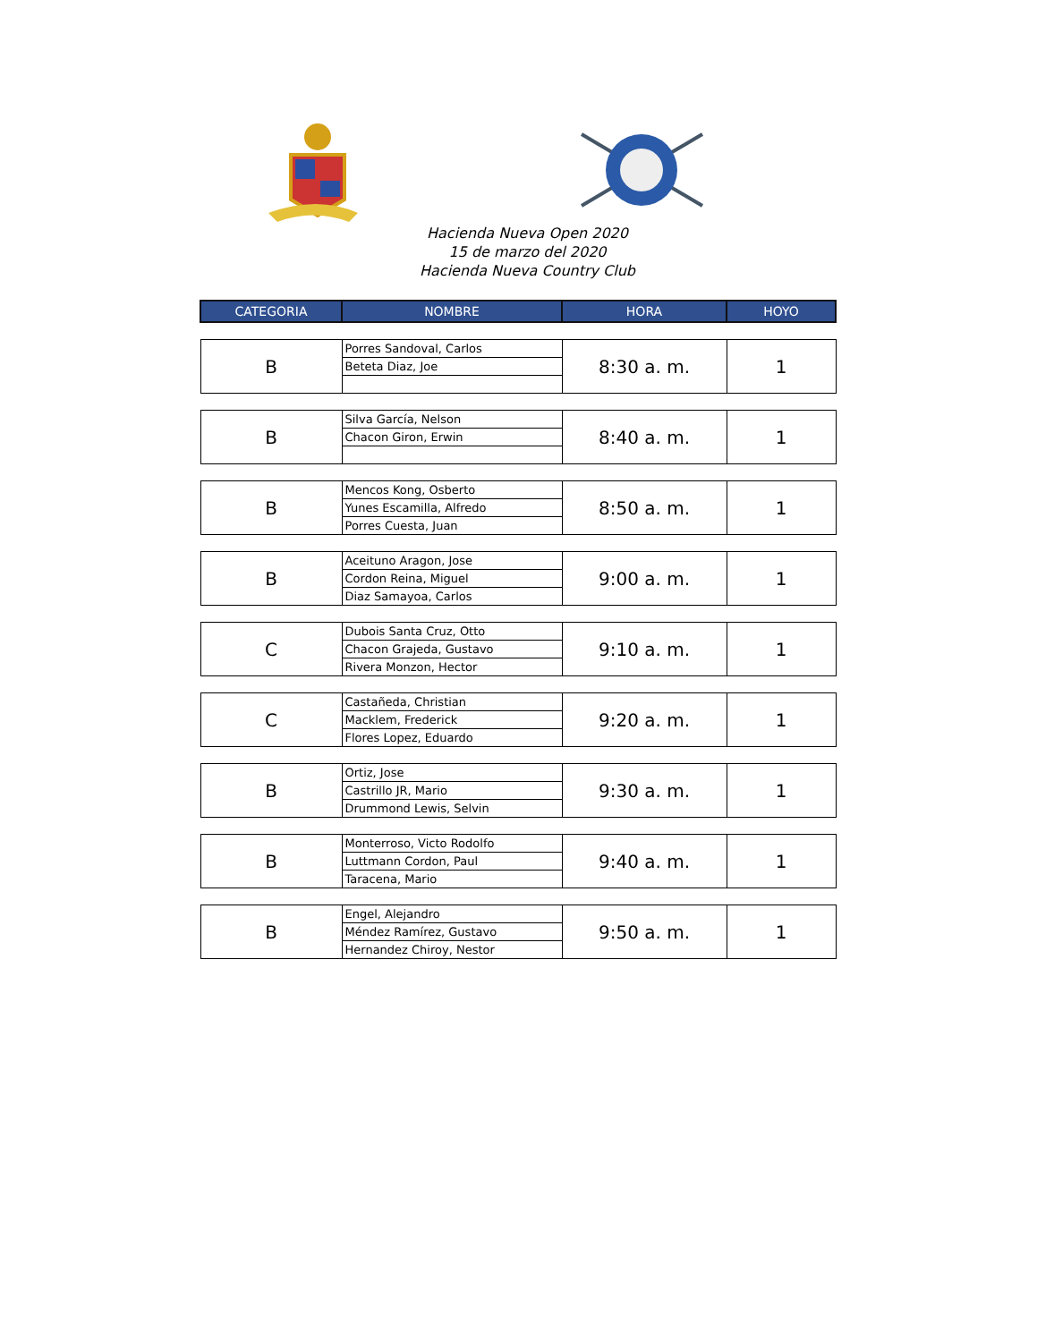Hacienda Nueva Open 2020
15 de marzo del 2020
Hacienda Nueva Country Club
| CATEGORIA | NOMBRE | HORA | HOYO |
| --- | --- | --- | --- |
| B | Porres Sandoval, Carlos | 8:30 a. m. | 1 |
| | Beteta Diaz, Joe | | |
| B | Silva García, Nelson | 8:40 a. m. | 1 |
| | Chacon Giron, Erwin | | |
| B | Mencos Kong, Osberto | 8:50 a. m. | 1 |
| | Yunes Escamilla, Alfredo | | |
| | Porres Cuesta, Juan | | |
| B | Aceituno Aragon, Jose | 9:00 a. m. | 1 |
| | Cordon Reina, Miguel | | |
| | Diaz Samayoa, Carlos | | |
| C | Dubois Santa Cruz, Otto | 9:10 a. m. | 1 |
| | Chacon Grajeda, Gustavo | | |
| | Rivera Monzon, Hector | | |
| C | Castañeda, Christian | 9:20 a. m. | 1 |
| | Macklem, Frederick | | |
| | Flores Lopez, Eduardo | | |
| B | Ortiz, Jose | 9:30 a. m. | 1 |
| | Castrillo JR, Mario | | |
| | Drummond Lewis, Selvin | | |
| B | Monterroso, Victo Rodolfo | 9:40 a. m. | 1 |
| | Luttmann Cordon, Paul | | |
| | Taracena, Mario | | |
| B | Engel, Alejandro | 9:50 a. m. | 1 |
| | Méndez Ramírez, Gustavo | | |
| | Hernandez Chiroy, Nestor | | |